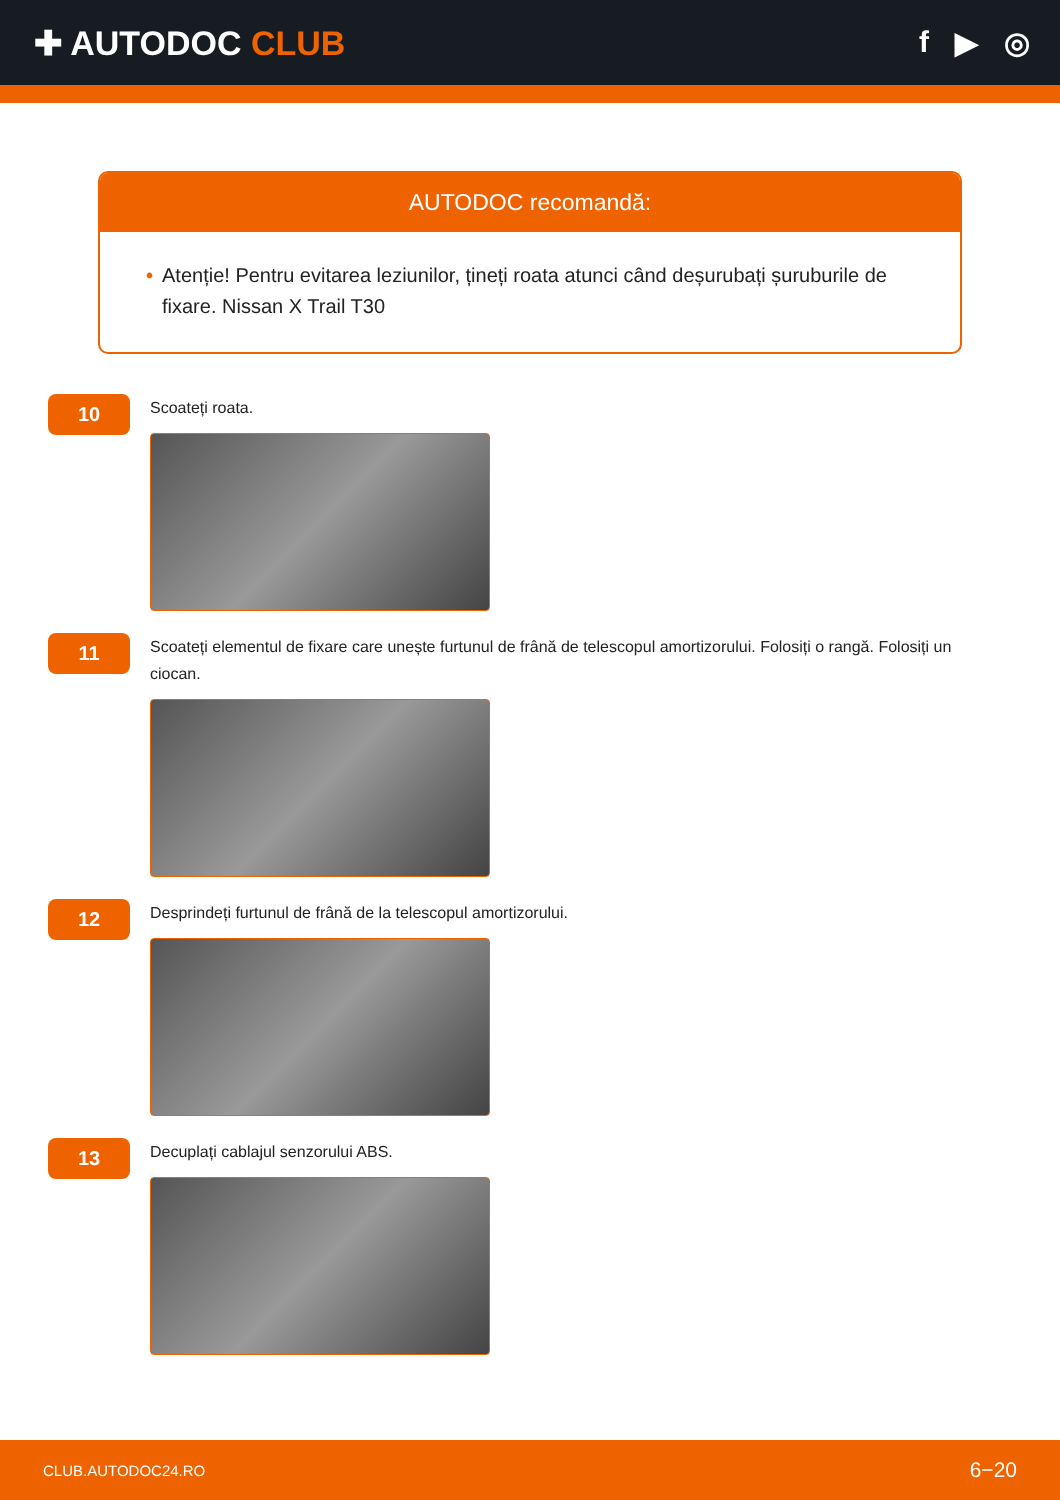✚ AUTODOC CLUB f ▶ ◎
AUTODOC recomandă:
• Atenție! Pentru evitarea leziunilor, țineți roata atunci când deșurubați șuruburile de fixare. Nissan X Trail T30
10
Scoateți roata.
11
Scoateți elementul de fixare care unește furtunul de frână de telescopul amortizorului. Folosiți o rangă. Folosiți un ciocan.
12
Desprindeți furtunul de frână de la telescopul amortizorului.
13
Decuplați cablajul senzorului ABS.
CLUB.AUTODOC24.RO 6−20